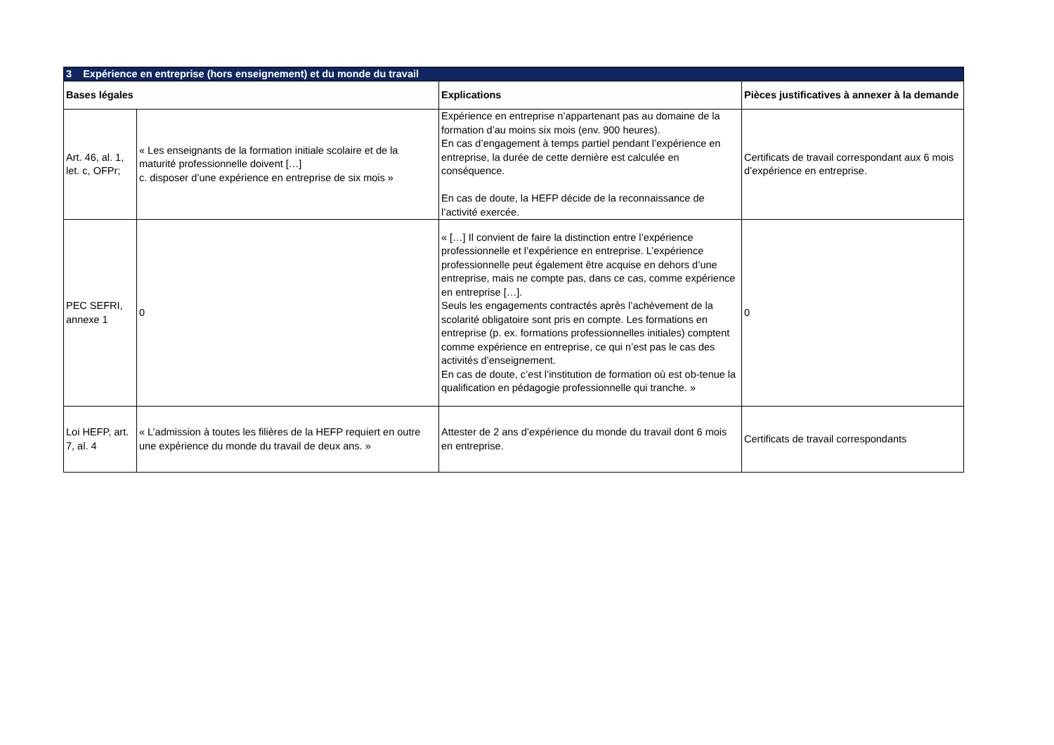| 3 Expérience en entreprise (hors enseignement) et du monde du travail | | | |
| Bases légales | | Explications | Pièces justificatives à annexer à la demande |
| Art. 46, al. 1, let. c, OFPr; | « Les enseignants de la formation initiale scolaire et de la maturité professionnelle doivent […] c. disposer d’une expérience en entreprise de six mois » | Expérience en entreprise n’appartenant pas au domaine de la formation d’au moins six mois (env. 900 heures). En cas d’engagement à temps partiel pendant l’expérience en entreprise, la durée de cette dernière est calculée en conséquence. En cas de doute, la HEFP décide de la reconnaissance de l’activité exercée. | Certificats de travail correspondant aux 6 mois d’expérience en entreprise. |
| PEC SEFRI, annexe 1 | 0 | « […] Il convient de faire la distinction entre l’expérience professionnelle et l’expérience en entreprise. L’expérience professionnelle peut également être acquise en dehors d’une entreprise, mais ne compte pas, dans ce cas, comme expérience en entreprise […]. Seuls les engagements contractés après l’achèvement de la scolarité obligatoire sont pris en compte. Les formations en entreprise (p. ex. formations professionnelles initiales) comptent comme expérience en entreprise, ce qui n’est pas le cas des activités d’enseignement. En cas de doute, c’est l’institution de formation où est ob-tenue la qualification en pédagogie professionnelle qui tranche. » | 0 |
| Loi HEFP, art. 7, al. 4 | « L’admission à toutes les filières de la HEFP requiert en outre une expérience du monde du travail de deux ans. » | Attester de 2 ans d’expérience du monde du travail dont 6 mois en entreprise. | Certificats de travail correspondants |